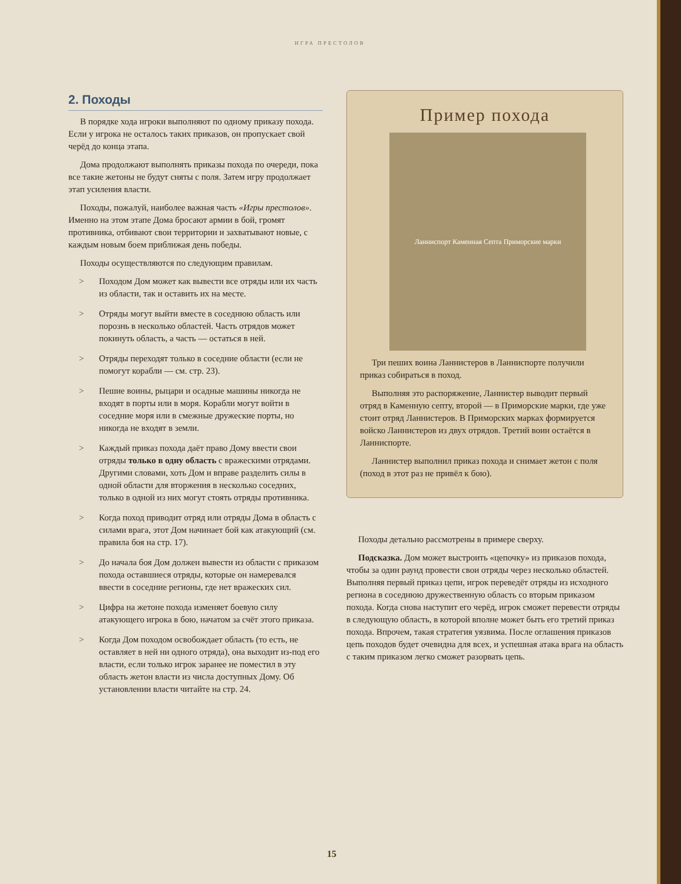ИГРА ПРЕСТОЛОВ
2. Походы
В порядке хода игроки выполняют по одному приказу похода. Если у игрока не осталось таких приказов, он пропускает свой черёд до конца этапа.
Дома продолжают выполнять приказы похода по очереди, пока все такие жетоны не будут сняты с поля. Затем игру продолжает этап усиления власти.
Походы, пожалуй, наиболее важная часть «Игры престолов». Именно на этом этапе Дома бросают армии в бой, громят противника, отбивают свои территории и захватывают новые, с каждым новым боем приближая день победы.
Походы осуществляются по следующим правилам.
> Походом Дом может как вывести все отряды или их часть из области, так и оставить их на месте.
> Отряды могут выйти вместе в соседнюю область или порознь в несколько областей. Часть отрядов может покинуть область, а часть — остаться в ней.
> Отряды переходят только в соседние области (если не помогут корабли — см. стр. 23).
> Пешие воины, рыцари и осадные машины никогда не входят в порты или в моря. Корабли могут войти в соседние моря или в смежные дружеские порты, но никогда не входят в земли.
> Каждый приказ похода даёт право Дому ввести свои отряды только в одну область с вражескими отрядами. Другими словами, хоть Дом и вправе разделить силы в одной области для вторжения в несколько соседних, только в одной из них могут стоять отряды противника.
> Когда поход приводит отряд или отряды Дома в область с силами врага, этот Дом начинает бой как атакующий (см. правила боя на стр. 17).
> До начала боя Дом должен вывести из области с приказом похода оставшиеся отряды, которые он намеревался ввести в соседние регионы, где нет вражеских сил.
> Цифра на жетоне похода изменяет боевую силу атакующего игрока в бою, начатом за счёт этого приказа.
> Когда Дом походом освобождает область (то есть, не оставляет в ней ни одного отряда), она выходит из-под его власти, если только игрок заранее не поместил в эту область жетон власти из числа доступных Дому. Об установлении власти читайте на стр. 24.
Пример похода
Ланниспорт Каменная Септа Приморские марки
Три пеших воина Ланнистеров в Ланниспорте получили приказ собираться в поход.
Выполняя это распоряжение, Ланнистер выводит первый отряд в Каменную септу, второй — в Приморские марки, где уже стоит отряд Ланнистеров. В Приморских марках формируется войско Ланнистеров из двух отрядов. Третий воин остаётся в Ланниспорте.
Ланнистер выполнил приказ похода и снимает жетон с поля (поход в этот раз не привёл к бою).
Походы детально рассмотрены в примере сверху.
Подсказка. Дом может выстроить «цепочку» из приказов похода, чтобы за один раунд провести свои отряды через несколько областей. Выполняя первый приказ цепи, игрок переведёт отряды из исходного региона в соседнюю дружественную область со вторым приказом похода. Когда снова наступит его черёд, игрок сможет перевести отряды в следующую область, в которой вполне может быть его третий приказ похода. Впрочем, такая стратегия уязвима. После оглашения приказов цепь походов будет очевидна для всех, и успешная атака врага на область с таким приказом легко сможет разорвать цепь.
15